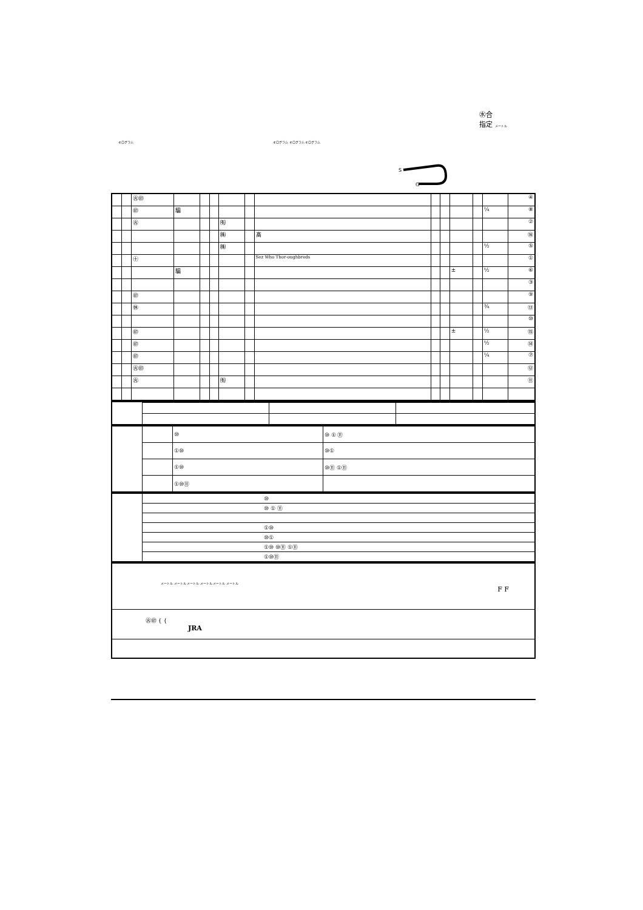㊌合
指定 メートル
キログラム キログラム キログラム キログラム
S
G
| | | ㊋㊞ | | | | | | | | | | | | ④ |
| | | ㊞ | 騸 | | | | | | | | | | ¼ | ⑧ |
| | | ㊋ | | | | ㈲ | | | | | | | | ② |
| | | | | | | ㈱ | | 髙 | | | | | | ⑯ |
| | | | | | | ㈱ | | | | | | | ½ | ⑤ |
| | | ㊉ | | | | | | Sez Who Thor-oughbreds | | | | | | ① |
| | | | 騸 | | | | | | | | ± | | ½ | ⑥ |
| | | | | | | | | | | | | | | ③ |
| | | ㊞ | | | | | | | | | | | | ⑨ |
| | | ㊡ | | | | | | | | | | | ¾ | ⑬ |
| | | | | | | | | | | | | | | ⑩ |
| | | ㊞ | | | | | | | | | ± | | ½ | ⑮ |
| | | ㊞ | | | | | | | | | | | ½ | ⑭ |
| | | ㊞ | | | | | | | | | | | ¼ | ⑦ |
| | | ㊋㊞ | | | | | | | | | | | | ⑫ |
| | | ㊋ | | | | ㈲ | | | | | | | | ⑪ |
| | | ⑩ | ⑩ ① ⑪ |
| | | ①⑩ | ⑩① |
| | | ①⑩ | ⑩⑪ ①⑪ |
| | | ①⑩⑪ | |
| | ⑩ |
| | ⑩ ① ⑪ |
| | ①⑩ |
| | ⑩① |
| | ①⑩ ⑩⑪ ①⑪ |
| | ①⑩⑪ |
| メートル メートル メートル メートル メートル メートル F F |
| ㊋㊞ { { JRA |